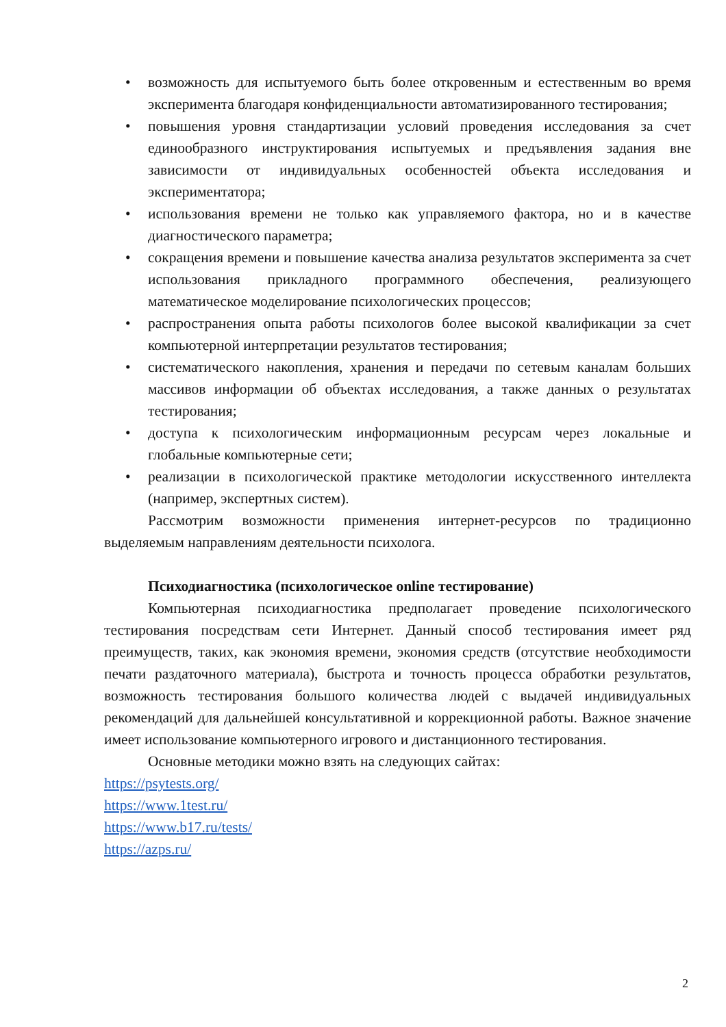• возможность для испытуемого быть более откровенным и естественным во время эксперимента благодаря конфиденциальности автоматизированного тестирования;
• повышения уровня стандартизации условий проведения исследования за счет единообразного инструктирования испытуемых и предъявления задания вне зависимости от индивидуальных особенностей объекта исследования и экспериментатора;
• использования времени не только как управляемого фактора, но и в качестве диагностического параметра;
• сокращения времени и повышение качества анализа результатов эксперимента за счет использования прикладного программного обеспечения, реализующего математическое моделирование психологических процессов;
• распространения опыта работы психологов более высокой квалификации за счет компьютерной интерпретации результатов тестирования;
• систематического накопления, хранения и передачи по сетевым каналам больших массивов информации об объектах исследования, а также данных о результатах тестирования;
• доступа к психологическим информационным ресурсам через локальные и глобальные компьютерные сети;
• реализации в психологической практике методологии искусственного интеллекта (например, экспертных систем).
Рассмотрим возможности применения интернет-ресурсов по традиционно выделяемым направлениям деятельности психолога.
Психодиагностика (психологическое online тестирование)
Компьютерная психодиагностика предполагает проведение психологического тестирования посредствам сети Интернет. Данный способ тестирования имеет ряд преимуществ, таких, как экономия времени, экономия средств (отсутствие необходимости печати раздаточного материала), быстрота и точность процесса обработки результатов, возможность тестирования большого количества людей с выдачей индивидуальных рекомендаций для дальнейшей консультативной и коррекционной работы. Важное значение имеет использование компьютерного игрового и дистанционного тестирования.
Основные методики можно взять на следующих сайтах:
https://psytests.org/
https://www.1test.ru/
https://www.b17.ru/tests/
https://azps.ru/
2